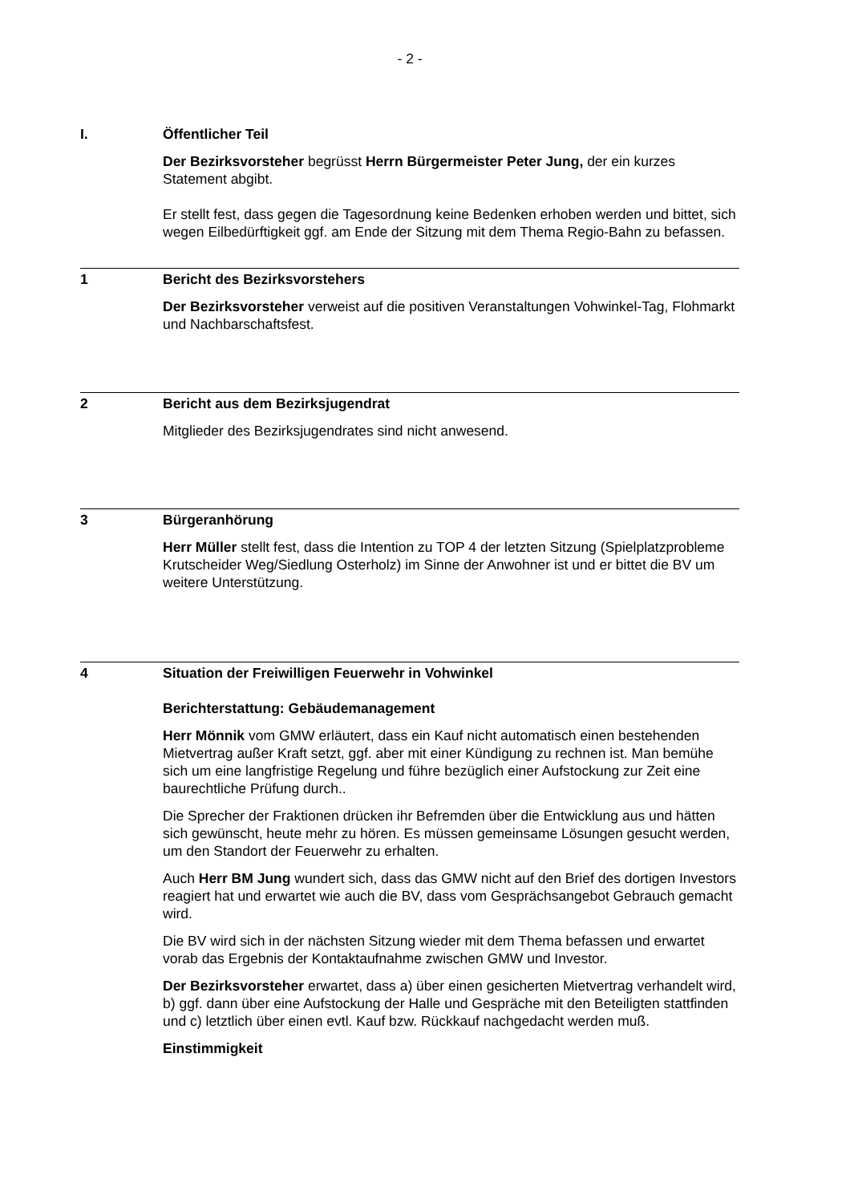- 2 -
I. Öffentlicher Teil
Der Bezirksvorsteher begrüsst Herrn Bürgermeister Peter Jung, der ein kurzes Statement abgibt.
Er stellt fest, dass gegen die Tagesordnung keine Bedenken erhoben werden und bittet, sich wegen Eilbedürftigkeit ggf. am Ende der Sitzung mit dem Thema Regio-Bahn zu befassen.
1 Bericht des Bezirksvorstehers
Der Bezirksvorsteher verweist auf die positiven Veranstaltungen Vohwinkel-Tag, Flohmarkt und Nachbarschaftsfest.
2 Bericht aus dem Bezirksjugendrat
Mitglieder des Bezirksjugendrates sind nicht anwesend.
3 Bürgeranhörung
Herr Müller stellt fest, dass die Intention zu TOP 4 der letzten Sitzung (Spielplatzprobleme Krutscheider Weg/Siedlung Osterholz) im Sinne der Anwohner ist und er bittet die BV um weitere Unterstützung.
4 Situation der Freiwilligen Feuerwehr in Vohwinkel
Berichterstattung: Gebäudemanagement
Herr Mönnik vom GMW erläutert, dass ein Kauf nicht automatisch einen bestehenden Mietvertrag außer Kraft setzt, ggf. aber mit einer Kündigung zu rechnen ist. Man bemühe sich um eine langfristige Regelung und führe bezüglich einer Aufstockung zur Zeit eine baurechtliche Prüfung durch..
Die Sprecher der Fraktionen drücken ihr Befremden über die Entwicklung aus und hätten sich gewünscht, heute mehr zu hören. Es müssen gemeinsame Lösungen gesucht werden, um den Standort der Feuerwehr zu erhalten.
Auch Herr BM Jung wundert sich, dass das GMW nicht auf den Brief des dortigen Investors reagiert hat und erwartet wie auch die BV, dass vom Gesprächsangebot Gebrauch gemacht wird.
Die BV wird sich in der nächsten Sitzung wieder mit dem Thema befassen und erwartet vorab das Ergebnis der Kontaktaufnahme zwischen GMW und Investor.
Der Bezirksvorsteher erwartet, dass a) über einen gesicherten Mietvertrag verhandelt wird, b) ggf. dann über eine Aufstockung der Halle und Gespräche mit den Beteiligten stattfinden und c) letztlich über einen evtl. Kauf bzw. Rückkauf nachgedacht werden muß.
Einstimmigkeit